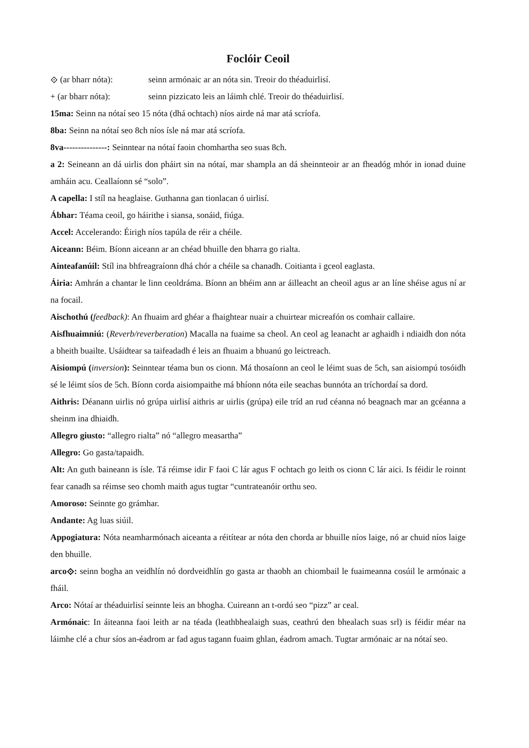Foclóir Ceoil
⟐ (ar bharr nóta): seinn armónaic ar an nóta sin. Treoir do théaduirlisí.
+ (ar bharr nóta): seinn pizzicato leis an láimh chlé. Treoir do théaduirlisí.
15ma: Seinn na nótaí seo 15 nóta (dhá ochtach) níos airde ná mar atá scríofa.
8ba: Seinn na nótaí seo 8ch níos ísle ná mar atá scríofa.
8va---------------: Seinntear na nótaí faoin chomhartha seo suas 8ch.
a 2: Seineann an dá uirlis don pháirt sin na nótaí, mar shampla an dá sheinnteoir ar an fheadóg mhór in ionad duine amháin acu. Ceallaíonn sé “solo”.
A capella: I stíl na heaglaise. Guthanna gan tionlacan ó uirlisí.
Ábhar: Téama ceoil, go háirithe i siansa, sonáid, fiúga.
Accel: Accelerando: Éirigh níos tapúla de réir a chéile.
Aiceann: Béim. Bíonn aiceann ar an chéad bhuille den bharra go rialta.
Ainteafanúil: Stíl ina bhfreagraíonn dhá chór a chéile sa chanadh. Coitianta i gceol eaglasta.
Áiria: Amhrán a chantar le linn ceoldráma. Bíonn an bhéim ann ar áilleacht an cheoil agus ar an líne shéise agus ní ar na focail.
Aischothú (feedback): An fhuaim ard ghéar a fhaightear nuair a chuirtear micreafón os comhair callaire.
Aisfhuaimniú: (Reverb/reverberation) Macalla na fuaime sa cheol. An ceol ag leanacht ar aghaidh i ndiaidh don nóta a bheith buailte. Usáidtear sa taifeadadh é leis an fhuaim a bhuanú go leictreach.
Aisiompú (inversion): Seinntear téama bun os cionn. Má thosaíonn an ceol le léimt suas de 5ch, san aisiompú tosóidh sé le léimt síos de 5ch. Bíonn corda aisiompaithe má bhíonn nóta eile seachas bunnóta an tríchordaí sa dord.
Aithris: Déanann uirlis nó grúpa uirlisí aithris ar uirlis (grúpa) eile tríd an rud céanna nó beagnach mar an gcéanna a sheinm ina dhiaidh.
Allegro giusto: “allegro rialta” nó “allegro measartha”
Allegro: Go gasta/tapaidh.
Alt: An guth baineann is ísle. Tá réimse idir F faoi C lár agus F ochtach go leith os cionn C lár aici. Is féidir le roinnt fear canadh sa réimse seo chomh maith agus tugtar “cuntrateanóir orthu seo.
Amoroso: Seinnte go grámhar.
Andante: Ag luas siúil.
Appogiatura: Nóta neamharmónach aiceanta a réitítear ar nóta den chorda ar bhuille níos laige, nó ar chuid níos laige den bhuille.
arco⟐: seinn bogha an veidhlín nó dordveidhlín go gasta ar thaobh an chiombail le fuaimeanna cosúil le armónaic a fháil.
Arco: Nótaí ar théaduirlisí seinnte leis an bhogha. Cuireann an t-ordú seo “pizz” ar ceal.
Armónaic: In áiteanna faoi leith ar na téada (leathbhealaigh suas, ceathrú den bhealach suas srl) is féidir méar na láimhe clé a chur síos an-éadrom ar fad agus tagann fuaim ghlan, éadrom amach. Tugtar armónaic ar na nótaí seo.